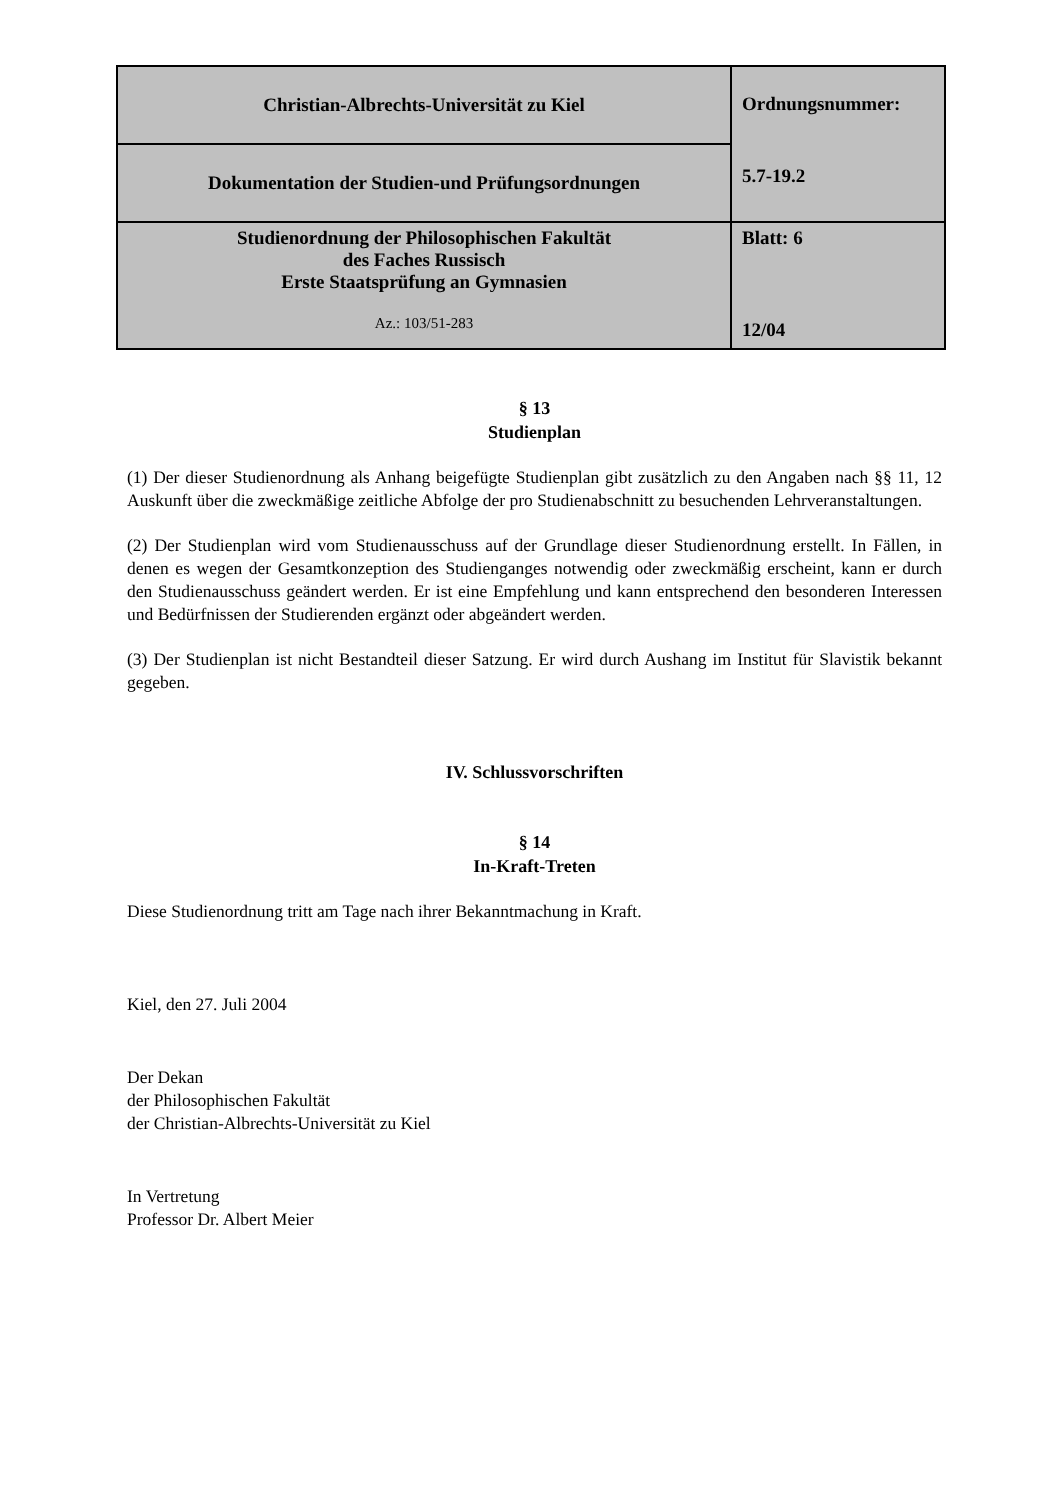| Christian-Albrechts-Universität zu Kiel | Ordnungsnummer: 5.7-19.2 |
| Dokumentation der Studien-und Prüfungsordnungen | |
| Studienordnung der Philosophischen Fakultät des Faches Russisch Erste Staatsprüfung an Gymnasien Az.: 103/51-283 | Blatt: 6 12/04 |
§ 13
Studienplan
(1) Der dieser Studienordnung als Anhang beigefügte Studienplan gibt zusätzlich zu den Angaben nach §§ 11, 12 Auskunft über die zweckmäßige zeitliche Abfolge der pro Studienabschnitt zu besuchenden Lehrveranstaltungen.
(2) Der Studienplan wird vom Studienausschuss auf der Grundlage dieser Studienordnung erstellt. In Fällen, in denen es wegen der Gesamtkonzeption des Studienganges notwendig oder zweckmäßig erscheint, kann er durch den Studienausschuss geändert werden. Er ist eine Empfehlung und kann entsprechend den besonderen Interessen und Bedürfnissen der Studierenden ergänzt oder abgeändert werden.
(3) Der Studienplan ist nicht Bestandteil dieser Satzung. Er wird durch Aushang im Institut für Slavistik bekannt gegeben.
IV. Schlussvorschriften
§ 14
In-Kraft-Treten
Diese Studienordnung tritt am Tage nach ihrer Bekanntmachung in Kraft.
Kiel, den 27. Juli 2004
Der Dekan
der Philosophischen Fakultät
der Christian-Albrechts-Universität zu Kiel
In Vertretung
Professor Dr. Albert Meier